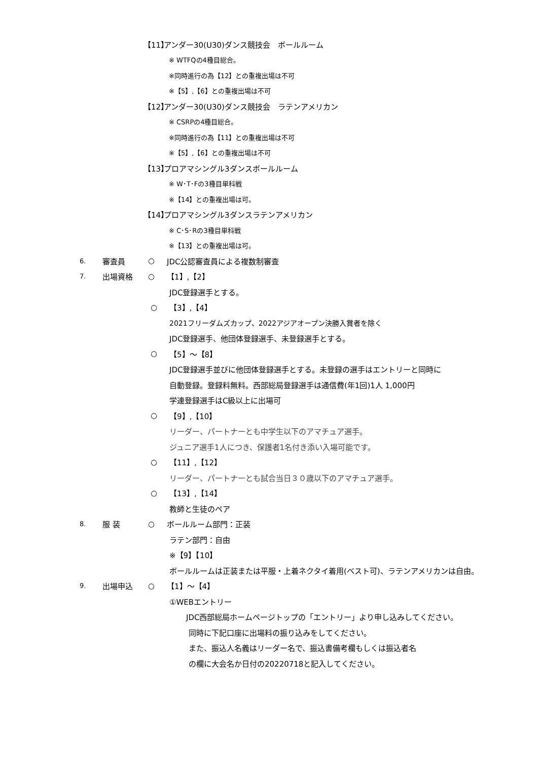【11】 アンダー30(U30)ダンス競技会　ボールルーム
※ WTFQの4種目総合。
※同時進行の為【12】との重複出場は不可
※【5】,【6】との重複出場は不可
【12】 アンダー30(U30)ダンス競技会　ラテンアメリカン
※ CSRPの4種目総合。
※同時進行の為【11】との重複出場は不可
※【5】,【6】との重複出場は不可
【13】 プロアマシングル3ダンスボールルーム
※ W･T･Fの3種目単科戦
※【14】との重複出場は可。
【14】 プロアマシングル3ダンスラテンアメリカン
※ C･S･Rの3種目単科戦
※【13】との重複出場は可。
6. 審査員 ○ JDC公認審査員による複数制審査
7. 出場資格 ○ 【1】,【2】
JDC登録選手とする。
○ 【3】,【4】
2021フリーダムズカップ、2022アジアオープン決勝入賞者を除く
JDC登録選手、他団体登録選手、未登録選手とする。
○ 【5】～【8】
JDC登録選手並びに他団体登録選手とする。未登録の選手はエントリーと同時に
自動登録。登録料無料。西部総局登録選手は通信費(年1回)1人 1,000円
学連登録選手はC級以上に出場可
○ 【9】,【10】
リーダー、パートナーとも中学生以下のアマチュア選手。
ジュニア選手1人につき、保護者1名付き添い入場可能です。
○ 【11】,【12】
リーダー、パートナーとも試合当日３０歳以下のアマチュア選手。
○ 【13】,【14】
教師と生徒のペア
8. 服 装 ○ ボールルーム部門：正装
ラテン部門：自由
※【9】【10】
ボールルームは正装または平服・上着ネクタイ着用(ベスト可)、ラテンアメリカンは自由。
9. 出場申込 ○ 【1】～【4】
①WEBエントリー
JDC西部総局ホームページトップの「エントリー」より申し込みしてください。
同時に下記口座に出場料の振り込みをしてください。
また、振込人名義はリーダー名で、振込書備考欄もしくは振込者名
の欄に大会名か日付の20220718と記入してください。